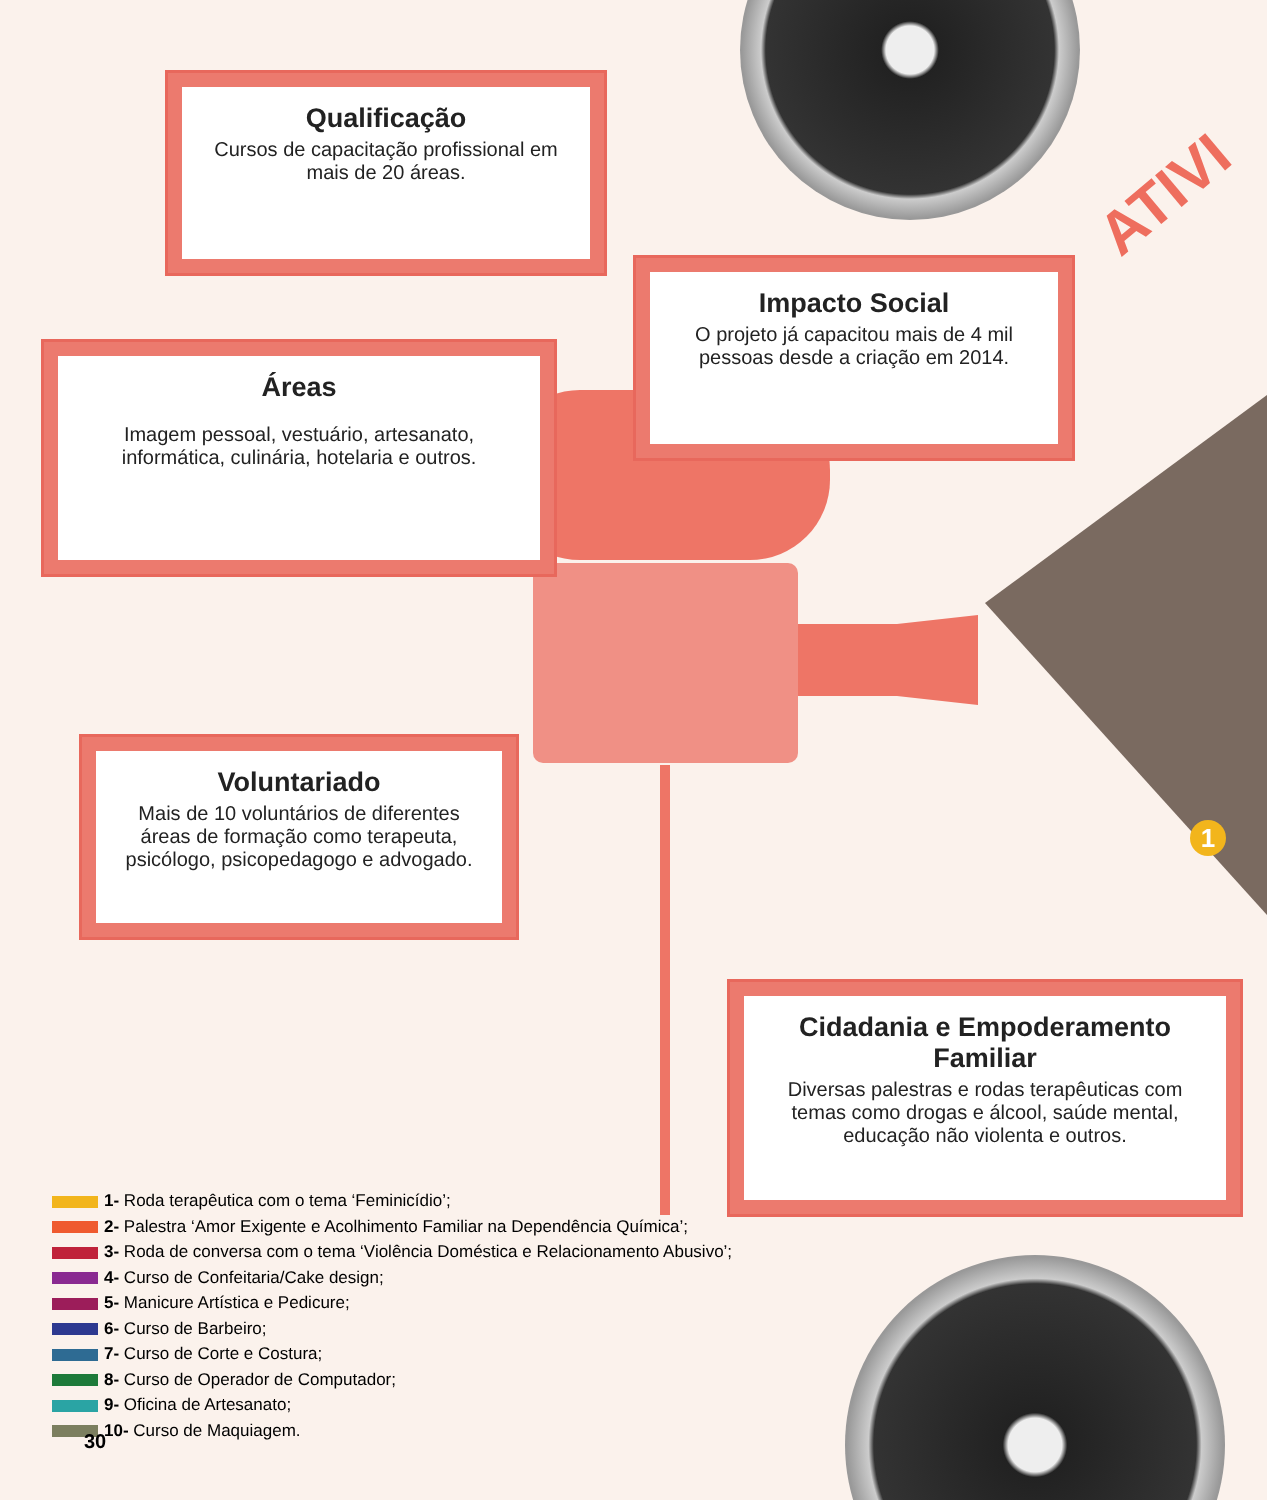ATIVI
Qualificação
Cursos de capacitação profissional em mais de 20 áreas.
Impacto Social
O projeto já capacitou mais de 4 mil pessoas desde a criação em 2014.
Áreas
Imagem pessoal, vestuário, artesanato, informática, culinária, hotelaria e outros.
Voluntariado
Mais de 10 voluntários de diferentes áreas de formação como terapeuta, psicólogo, psicopedagogo e advogado.
Cidadania e Empoderamento Familiar
Diversas palestras e rodas terapêuticas com temas como drogas e álcool, saúde mental, educação não violenta e outros.
1
1- Roda terapêutica com o tema ‘Feminicídio’;
2- Palestra ‘Amor Exigente e Acolhimento Familiar na Dependência Química’;
3- Roda de conversa com o tema ‘Violência Doméstica e Relacionamento Abusivo’;
4- Curso de Confeitaria/Cake design;
5- Manicure Artística e Pedicure;
6- Curso de Barbeiro;
7- Curso de Corte e Costura;
8- Curso de Operador de Computador;
9- Oficina de Artesanato;
10- Curso de Maquiagem.
30